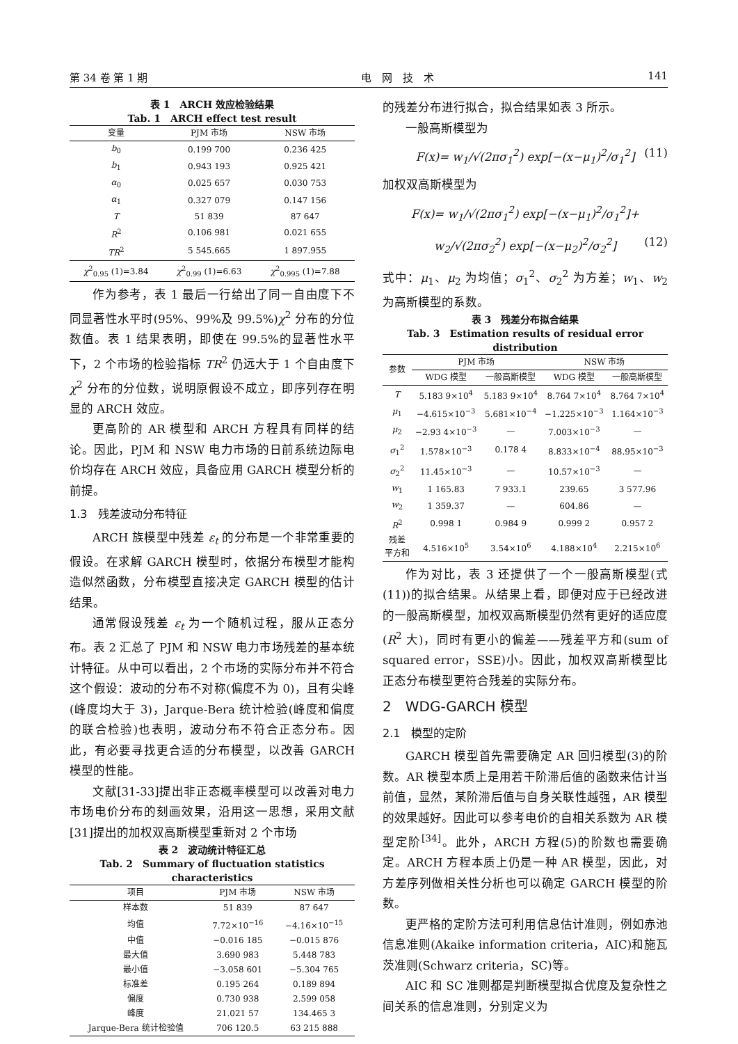第 34 卷 第 1 期 电　网　技　术 141
表 1　ARCH 效应检验结果
Tab. 1　ARCH effect test result
| 变量 | PJM 市场 | NSW 市场 |
| --- | --- | --- |
| b<sub>0</sub> | 0.199 700 | 0.236 425 |
| b<sub>1</sub> | 0.943 193 | 0.925 421 |
| α<sub>0</sub> | 0.025 657 | 0.030 753 |
| α<sub>1</sub> | 0.327 079 | 0.147 156 |
| T | 51 839 | 87 647 |
| R<sup>2</sup> | 0.106 981 | 0.021 655 |
| TR<sup>2</sup> | 5 545.665 | 1 897.955 |
| χ<sup>2</sup><sub>0.95</sub> (1)=3.84 | χ<sup>2</sup><sub>0.99</sub> (1)=6.63 | χ<sup>2</sup><sub>0.995</sub> (1)=7.88 |
作为参考，表 1 最后一行给出了同一自由度下不同显著性水平时(95%、99%及 99.5%)χ<sup>2</sup> 分布的分位数值。表 1 结果表明，即使在 99.5%的显著性水平下，2 个市场的检验指标 TR<sup>2</sup> 仍远大于 1 个自由度下χ<sup>2</sup> 分布的分位数，说明原假设不成立，即序列存在明显的 ARCH 效应。
更高阶的 AR 模型和 ARCH 方程具有同样的结论。因此，PJM 和 NSW 电力市场的日前系统边际电价均存在 ARCH 效应，具备应用 GARCH 模型分析的前提。
1.3　残差波动分布特征
ARCH 族模型中残差 ε<sub>t</sub> 的分布是一个非常重要的假设。在求解 GARCH 模型时，依据分布模型才能构造似然函数，分布模型直接决定 GARCH 模型的估计结果。
通常假设残差 ε<sub>t</sub> 为一个随机过程，服从正态分布。表 2 汇总了 PJM 和 NSW 电力市场残差的基本统计特征。从中可以看出，2 个市场的实际分布并不符合这个假设：波动的分布不对称(偏度不为 0)，且有尖峰(峰度均大于 3)，Jarque-Bera 统计检验(峰度和偏度的联合检验)也表明，波动分布不符合正态分布。因此，有必要寻找更合适的分布模型，以改善 GARCH 模型的性能。
文献[31-33]提出非正态概率模型可以改善对电力市场电价分布的刻画效果，沿用这一思想，采用文献[31]提出的加权双高斯模型重新对 2 个市场
表 2　波动统计特征汇总
Tab. 2　Summary of fluctuation statistics characteristics
| 项目 | PJM 市场 | NSW 市场 |
| --- | --- | --- |
| 样本数 | 51 839 | 87 647 |
| 均值 | 7.72×10<sup>−16</sup> | −4.16×10<sup>−15</sup> |
| 中值 | −0.016 185 | −0.015 876 |
| 最大值 | 3.690 983 | 5.448 783 |
| 最小值 | −3.058 601 | −5.304 765 |
| 标准差 | 0.195 264 | 0.189 894 |
| 偏度 | 0.730 938 | 2.599 058 |
| 峰度 | 21.021 57 | 134.465 3 |
| Jarque-Bera 统计检验值 | 706 120.5 | 63 215 888 |
的残差分布进行拟合，拟合结果如表 3 所示。
一般高斯模型为
F(x)= w<sub>1</sub>/√(2πσ<sub>1</sub><sup>2</sup>) exp[−(x−μ<sub>1</sub>)<sup>2</sup>/σ<sub>1</sub><sup>2</sup>] (11)
加权双高斯模型为
F(x)= w<sub>1</sub>/√(2πσ<sub>1</sub><sup>2</sup>) exp[−(x−μ<sub>1</sub>)<sup>2</sup>/σ<sub>1</sub><sup>2</sup>]+
w<sub>2</sub>/√(2πσ<sub>2</sub><sup>2</sup>) exp[−(x−μ<sub>2</sub>)<sup>2</sup>/σ<sub>2</sub><sup>2</sup>] (12)
式中：μ<sub>1</sub>、μ<sub>2</sub> 为均值；σ<sub>1</sub><sup>2</sup>、σ<sub>2</sub><sup>2</sup> 为方差；w<sub>1</sub>、w<sub>2</sub> 为高斯模型的系数。
表 3　残差分布拟合结果
Tab. 3　Estimation results of residual error distribution
| 参数 | PJM 市场 | | NSW 市场 | |
| --- | --- | --- | --- | --- |
| | WDG 模型 | 一般高斯模型 | WDG 模型 | 一般高斯模型 |
| T | 5.183 9×10<sup>4</sup> | 5.183 9×10<sup>4</sup> | 8.764 7×10<sup>4</sup> | 8.764 7×10<sup>4</sup> |
| μ<sub>1</sub> | −4.615×10<sup>−3</sup> | 5.681×10<sup>−4</sup> | −1.225×10<sup>−3</sup> | 1.164×10<sup>−3</sup> |
| μ<sub>2</sub> | −2.93 4×10<sup>−3</sup> | — | 7.003×10<sup>−3</sup> | — |
| σ<sub>1</sub><sup>2</sup> | 1.578×10<sup>−3</sup> | 0.178 4 | 8.833×10<sup>−4</sup> | 88.95×10<sup>−3</sup> |
| σ<sub>2</sub><sup>2</sup> | 11.45×10<sup>−3</sup> | — | 10.57×10<sup>−3</sup> | — |
| w<sub>1</sub> | 1 165.83 | 7 933.1 | 239.65 | 3 577.96 |
| w<sub>2</sub> | 1 359.37 | — | 604.86 | — |
| R<sup>2</sup> | 0.998 1 | 0.984 9 | 0.999 2 | 0.957 2 |
| 残差 平方和 | 4.516×10<sup>5</sup> | 3.54×10<sup>6</sup> | 4.188×10<sup>4</sup> | 2.215×10<sup>6</sup> |
作为对比，表 3 还提供了一个一般高斯模型(式(11))的拟合结果。从结果上看，即便对应于已经改进的一般高斯模型，加权双高斯模型仍然有更好的适应度(R<sup>2</sup> 大)，同时有更小的偏差——残差平方和(sum of squared error，SSE)小。因此，加权双高斯模型比正态分布模型更符合残差的实际分布。
2　WDG-GARCH 模型
2.1　模型的定阶
GARCH 模型首先需要确定 AR 回归模型(3)的阶数。AR 模型本质上是用若干阶滞后值的函数来估计当前值，显然，某阶滞后值与自身关联性越强，AR 模型的效果越好。因此可以参考电价的自相关系数为 AR 模型定阶<sup>[34]</sup>。此外，ARCH 方程(5)的阶数也需要确定。ARCH 方程本质上仍是一种 AR 模型，因此，对方差序列做相关性分析也可以确定 GARCH 模型的阶数。
更严格的定阶方法可利用信息估计准则，例如赤池信息准则(Akaike information criteria，AIC)和施瓦茨准则(Schwarz criteria，SC)等。
AIC 和 SC 准则都是判断模型拟合优度及复杂性之间关系的信息准则，分别定义为